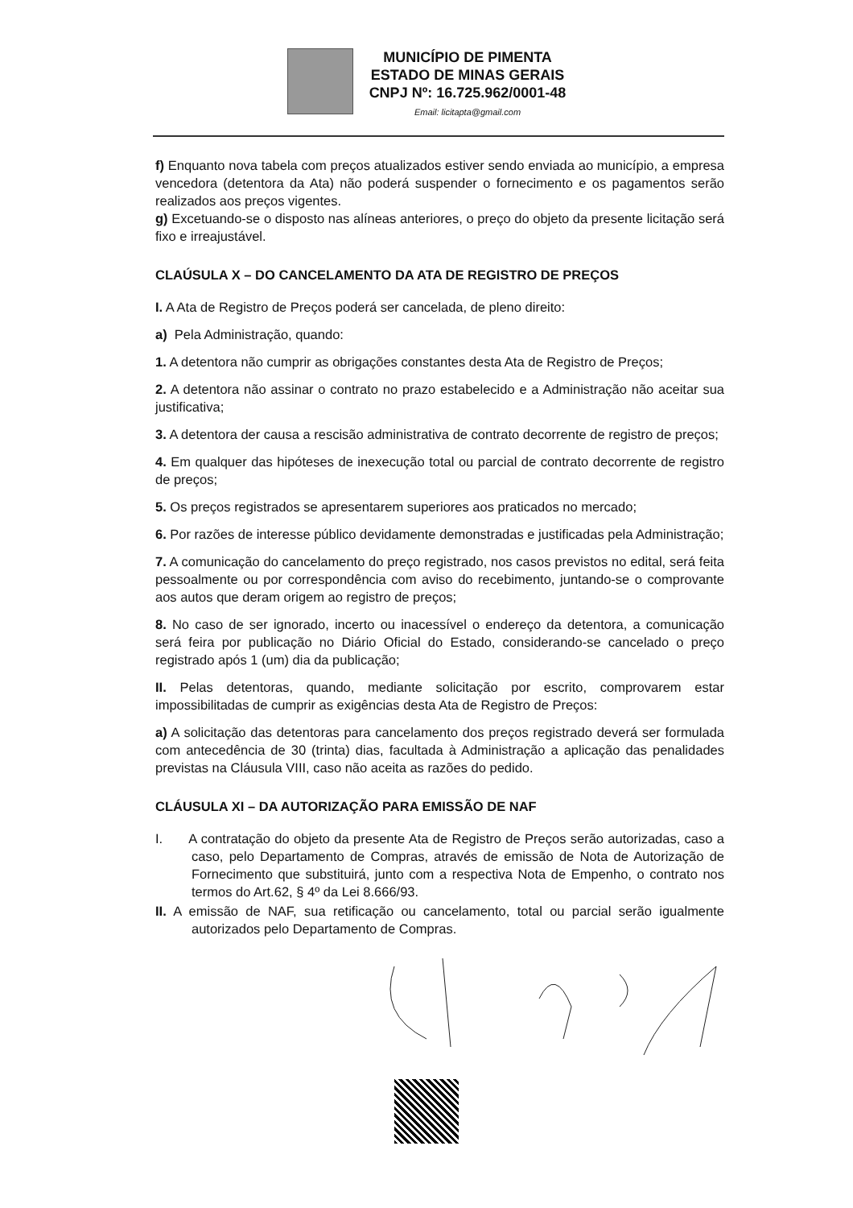MUNICÍPIO DE PIMENTA
ESTADO DE MINAS GERAIS
CNPJ Nº: 16.725.962/0001-48
Email: licitapta@gmail.com
f) Enquanto nova tabela com preços atualizados estiver sendo enviada ao município, a empresa vencedora (detentora da Ata) não poderá suspender o fornecimento e os pagamentos serão realizados aos preços vigentes.
g) Excetuando-se o disposto nas alíneas anteriores, o preço do objeto da presente licitação será fixo e irreajustável.
CLAÚSULA X – DO CANCELAMENTO DA ATA DE REGISTRO DE PREÇOS
I. A Ata de Registro de Preços poderá ser cancelada, de pleno direito:
a) Pela Administração, quando:
1. A detentora não cumprir as obrigações constantes desta Ata de Registro de Preços;
2. A detentora não assinar o contrato no prazo estabelecido e a Administração não aceitar sua justificativa;
3. A detentora der causa a rescisão administrativa de contrato decorrente de registro de preços;
4. Em qualquer das hipóteses de inexecução total ou parcial de contrato decorrente de registro de preços;
5. Os preços registrados se apresentarem superiores aos praticados no mercado;
6. Por razões de interesse público devidamente demonstradas e justificadas pela Administração;
7. A comunicação do cancelamento do preço registrado, nos casos previstos no edital, será feita pessoalmente ou por correspondência com aviso do recebimento, juntando-se o comprovante aos autos que deram origem ao registro de preços;
8. No caso de ser ignorado, incerto ou inacessível o endereço da detentora, a comunicação será feira por publicação no Diário Oficial do Estado, considerando-se cancelado o preço registrado após 1 (um) dia da publicação;
II. Pelas detentoras, quando, mediante solicitação por escrito, comprovarem estar impossibilitadas de cumprir as exigências desta Ata de Registro de Preços:
a) A solicitação das detentoras para cancelamento dos preços registrado deverá ser formulada com antecedência de 30 (trinta) dias, facultada à Administração a aplicação das penalidades previstas na Cláusula VIII, caso não aceita as razões do pedido.
CLÁUSULA XI – DA AUTORIZAÇÃO PARA EMISSÃO DE NAF
I. A contratação do objeto da presente Ata de Registro de Preços serão autorizadas, caso a caso, pelo Departamento de Compras, através de emissão de Nota de Autorização de Fornecimento que substituirá, junto com a respectiva Nota de Empenho, o contrato nos termos do Art.62, § 4º da Lei 8.666/93.
II. A emissão de NAF, sua retificação ou cancelamento, total ou parcial serão igualmente autorizados pelo Departamento de Compras.